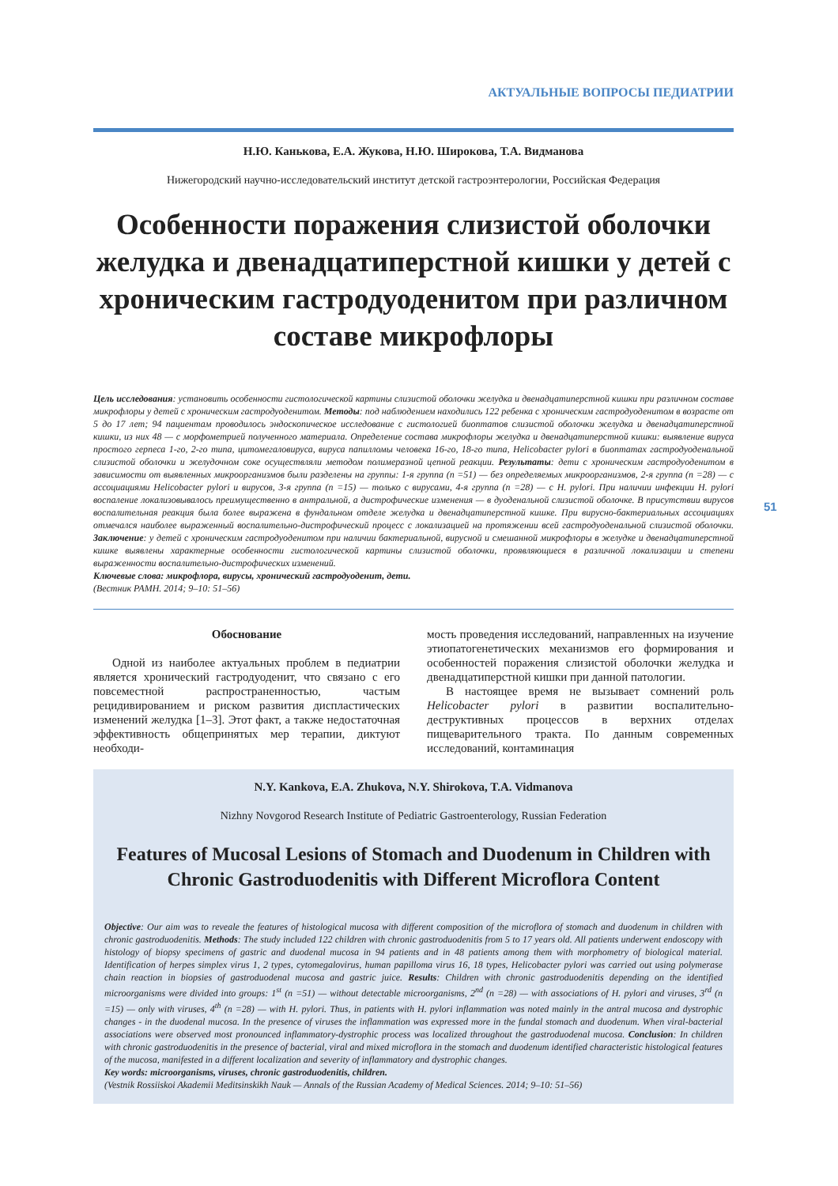АКТУАЛЬНЫЕ ВОПРОСЫ ПЕДИАТРИИ
Н.Ю. Канькова, Е.А. Жукова, Н.Ю. Широкова, Т.А. Видманова
Нижегородский научно-исследовательский институт детской гастроэнтерологии, Российская Федерация
Особенности поражения слизистой оболочки желудка и двенадцатиперстной кишки у детей с хроническим гастродуоденитом при различном составе микрофлоры
Цель исследования: установить особенности гистологической картины слизистой оболочки желудка и двенадцатиперстной кишки при различном составе микрофлоры у детей с хроническим гастродуоденитом. Методы: под наблюдением находились 122 ребенка с хроническим гастродуоденитом в возрасте от 5 до 17 лет; 94 пациентам проводилось эндоскопическое исследование с гистологией биоптатов слизистой оболочки желудка и двенадцатиперстной кишки, из них 48 — с морфометрией полученного материала. Определение состава микрофлоры желудка и двенадцатиперстной кишки: выявление вируса простого герпеса 1-го, 2-го типа, цитомегаловируса, вируса папилломы человека 16-го, 18-го типа, Helicobacter pylori в биоптатах гастродуоденальной слизистой оболочки и желудочном соке осуществляли методом полимеразной цепной реакции. Результаты: дети с хроническим гастродуоденитом в зависимости от выявленных микроорганизмов были разделены на группы: 1-я группа (n =51) — без определяемых микроорганизмов, 2-я группа (n =28) — с ассоциациями Helicobacter pylori и вирусов, 3-я группа (n =15) — только с вирусами, 4-я группа (n =28) — с H. pylori. При наличии инфекции H. pylori воспаление локализовывалось преимущественно в антральной, а дистрофические изменения — в дуоденальной слизистой оболочке. В присутствии вирусов воспалительная реакция была более выражена в фундальном отделе желудка и двенадцатиперстной кишке. При вирусно-бактериальных ассоциациях отмечался наиболее выраженный воспалительно-дистрофический процесс с локализацией на протяжении всей гастродуоденальной слизистой оболочки. Заключение: у детей с хроническим гастродуоденитом при наличии бактериальной, вирусной и смешанной микрофлоры в желудке и двенадцатиперстной кишке выявлены характерные особенности гистологической картины слизистой оболочки, проявляющиеся в различной локализации и степени выраженности воспалительно-дистрофических изменений.
Ключевые слова: микрофлора, вирусы, хронический гастродуоденит, дети.
(Вестник РАМН. 2014; 9–10: 51–56)
Обоснование
Одной из наиболее актуальных проблем в педиатрии является хронический гастродуоденит, что связано с его повсеместной распространенностью, частым рецидивированием и риском развития диспластических изменений желудка [1–3]. Этот факт, а также недостаточная эффективность общепринятых мер терапии, диктуют необходи-
мость проведения исследований, направленных на изучение этиопатогенетических механизмов его формирования и особенностей поражения слизистой оболочки желудка и двенадцатиперстной кишки при данной патологии.
В настоящее время не вызывает сомнений роль Helicobacter pylori в развитии воспалительно-деструктивных процессов в верхних отделах пищеварительного тракта. По данным современных исследований, контаминация
N.Y. Kankova, E.A. Zhukova, N.Y. Shirokova, T.A. Vidmanova
Nizhny Novgorod Research Institute of Pediatric Gastroenterology, Russian Federation
Features of Mucosal Lesions of Stomach and Duodenum in Children with Chronic Gastroduodenitis with Different Microflora Content
Objective: Our aim was to reveale the features of histological mucosa with different composition of the microflora of stomach and duodenum in children with chronic gastroduodenitis. Methods: The study included 122 children with chronic gastroduodenitis from 5 to 17 years old. All patients underwent endoscopy with histology of biopsy specimens of gastric and duodenal mucosa in 94 patients and in 48 patients among them with morphometry of biological material. Identification of herpes simplex virus 1, 2 types, cytomegalovirus, human papilloma virus 16, 18 types, Helicobacter pylori was carried out using polymerase chain reaction in biopsies of gastroduodenal mucosa and gastric juice. Results: Children with chronic gastroduodenitis depending on the identified microorganisms were divided into groups: 1<sup>st</sup> (n =51) — without detectable microorganisms, 2<sup>nd</sup> (n =28) — with associations of H. pylori and viruses, 3<sup>rd</sup> (n =15) — only with viruses, 4<sup>th</sup> (n =28) — with H. pylori. Thus, in patients with H. pylori inflammation was noted mainly in the antral mucosa and dystrophic changes - in the duodenal mucosa. In the presence of viruses the inflammation was expressed more in the fundal stomach and duodenum. When viral-bacterial associations were observed most pronounced inflammatory-dystrophic process was localized throughout the gastroduodenal mucosa. Conclusion: In children with chronic gastroduodenitis in the presence of bacterial, viral and mixed microflora in the stomach and duodenum identified characteristic histological features of the mucosa, manifested in a different localization and severity of inflammatory and dystrophic changes.
Key words: microorganisms, viruses, chronic gastroduodenitis, children.
(Vestnik Rossiiskoi Akademii Meditsinskikh Nauk — Annals of the Russian Academy of Medical Sciences. 2014; 9–10: 51–56)
51